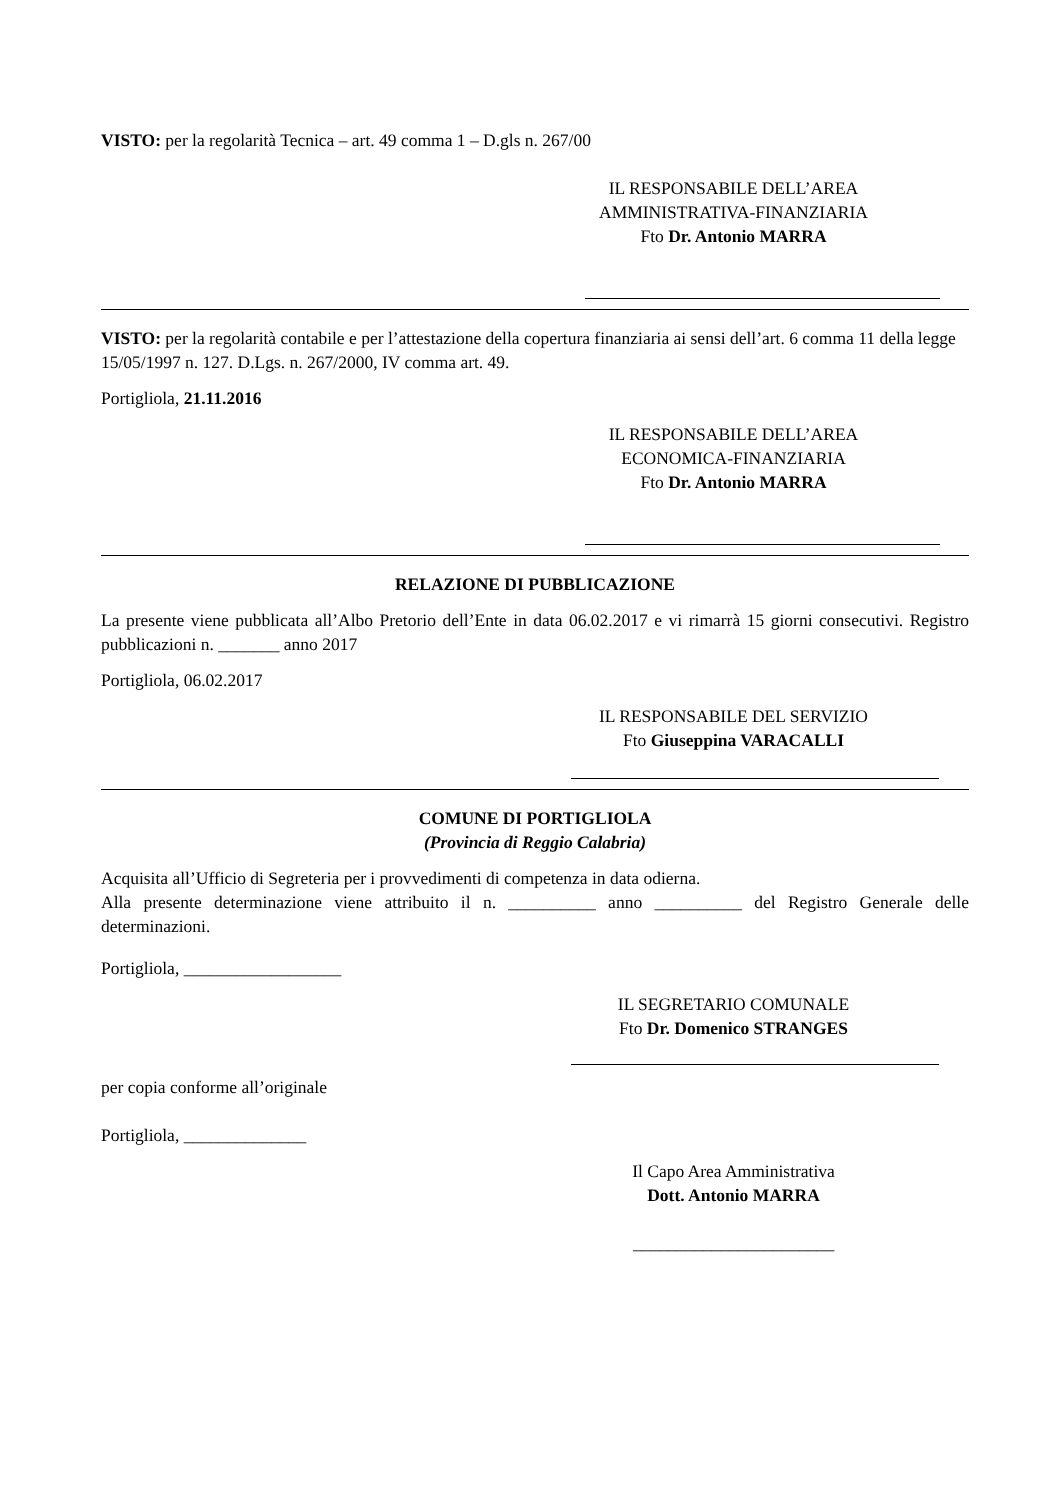VISTO: per la regolarità Tecnica – art. 49 comma 1 – D.gls n. 267/00
IL RESPONSABILE DELL’AREA
AMMINISTRATIVA-FINANZIARIA
Fto Dr. Antonio MARRA
VISTO: per la regolarità contabile e per l’attestazione della copertura finanziaria ai sensi dell’art. 6 comma 11 della legge 15/05/1997 n. 127. D.Lgs. n. 267/2000, IV comma art. 49.
Portigliola, 21.11.2016
IL RESPONSABILE DELL’AREA
ECONOMICA-FINANZIARIA
Fto Dr. Antonio MARRA
RELAZIONE DI PUBBLICAZIONE
La presente viene pubblicata all’Albo Pretorio dell’Ente in data 06.02.2017 e vi rimarrà 15 giorni consecutivi. Registro pubblicazioni n. _______ anno 2017
Portigliola, 06.02.2017
IL RESPONSABILE DEL SERVIZIO
Fto Giuseppina VARACALLI
COMUNE DI PORTIGLIOLA
(Provincia di Reggio Calabria)
Acquisita all’Ufficio di Segreteria per i provvedimenti di competenza in data odierna.
Alla presente determinazione viene attribuito il n. __________ anno __________ del Registro Generale delle determinazioni.
Portigliola, __________________
IL SEGRETARIO COMUNALE
Fto Dr. Domenico STRANGES
per copia conforme all’originale
Portigliola, ______________
Il Capo Area Amministrativa
Dott. Antonio MARRA
_______________________